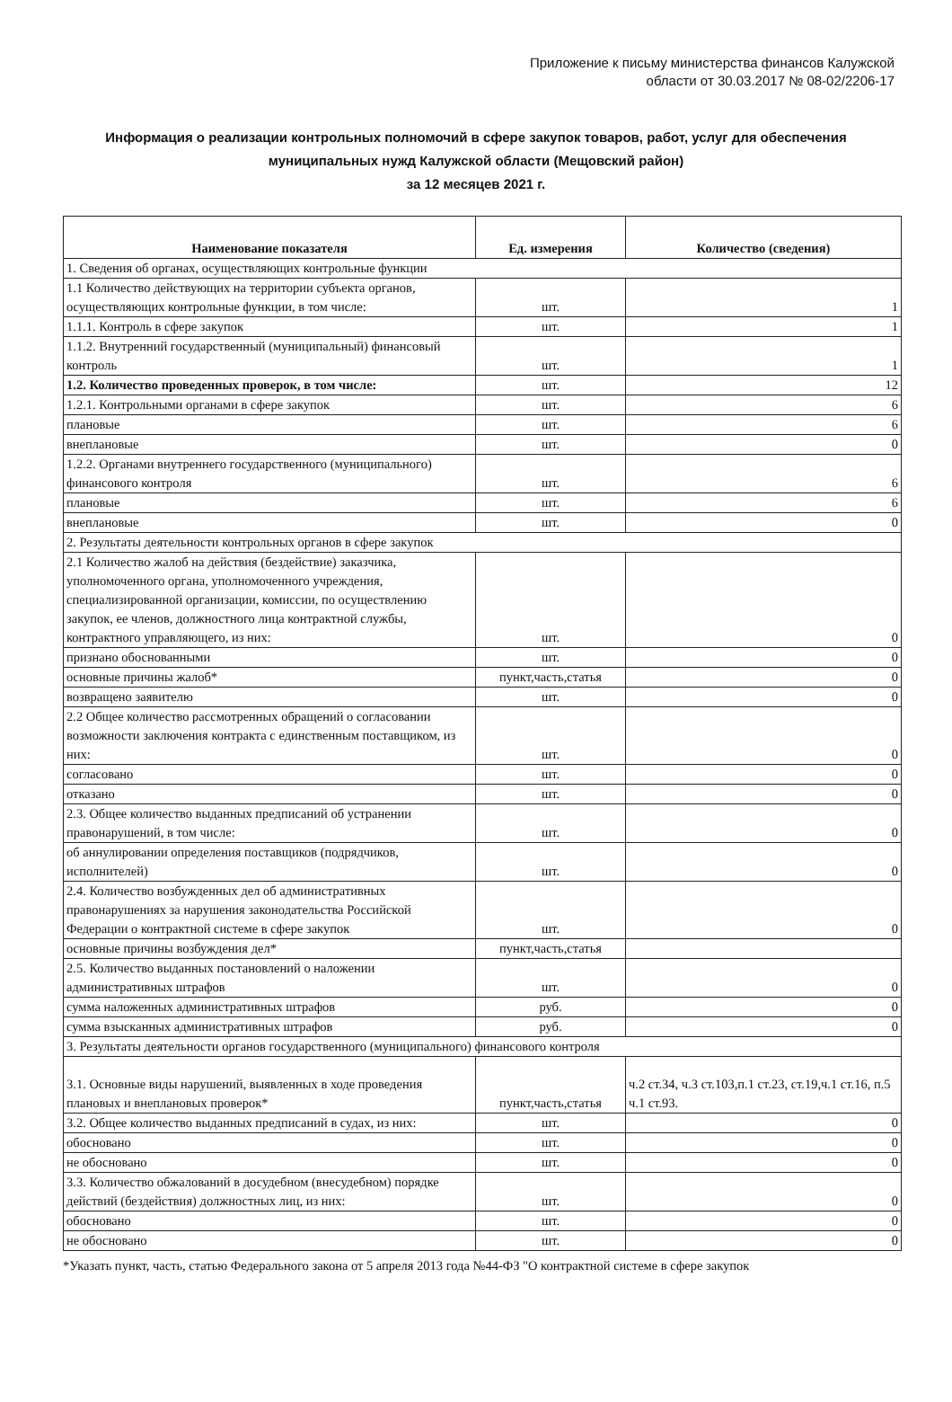Приложение к письму министерства финансов Калужской
области от 30.03.2017 № 08-02/2206-17
Информация о реализации контрольных полномочий в сфере закупок товаров, работ, услуг для обеспечения муниципальных нужд Калужской области (Мещовский район)
за 12 месяцев 2021 г.
| Наименование показателя | Ед. измерения | Количество (сведения) |
| --- | --- | --- |
| 1. Сведения об органах, осуществляющих контрольные функции | | |
| 1.1 Количество действующих на территории субъекта органов, осуществляющих контрольные функции, в том числе: | шт. | 1 |
| 1.1.1. Контроль в сфере закупок | шт. | 1 |
| 1.1.2. Внутренний государственный (муниципальный) финансовый контроль | шт. | 1 |
| 1.2. Количество проведенных проверок, в том числе: | шт. | 12 |
| 1.2.1. Контрольными органами в сфере закупок | шт. | 6 |
| плановые | шт. | 6 |
| внеплановые | шт. | 0 |
| 1.2.2. Органами внутреннего государственного (муниципального) финансового контроля | шт. | 6 |
| плановые | шт. | 6 |
| внеплановые | шт. | 0 |
| 2. Результаты деятельности контрольных органов в сфере закупок | | |
| 2.1 Количество жалоб на действия (бездействие) заказчика, уполномоченного органа, уполномоченного учреждения, специализированной организации, комиссии, по осуществлению закупок, ее членов, должностного лица контрактной службы, контрактного управляющего, из них: | шт. | 0 |
| признано обоснованными | шт. | 0 |
| основные причины жалоб* | пункт,часть,статья | 0 |
| возвращено заявителю | шт. | 0 |
| 2.2 Общее количество рассмотренных обращений о согласовании возможности заключения контракта с единственным поставщиком, из них: | шт. | 0 |
| согласовано | шт. | 0 |
| отказано | шт. | 0 |
| 2.3. Общее количество выданных предписаний об устранении правонарушений, в том числе: | шт. | 0 |
| об аннулировании определения поставщиков (подрядчиков, исполнителей) | шт. | 0 |
| 2.4. Количество возбужденных дел об административных правонарушениях за нарушения законодательства Российской Федерации о контрактной системе в сфере закупок | шт. | 0 |
| основные причины возбуждения дел* | пункт,часть,статья | |
| 2.5. Количество выданных постановлений о наложении административных штрафов | шт. | 0 |
| сумма наложенных административных штрафов | руб. | 0 |
| сумма взысканных административных штрафов | руб. | 0 |
| 3. Результаты деятельности органов государственного (муниципального) финансового контроля | | |
| 3.1. Основные виды нарушений, выявленных в ходе проведения плановых и внеплановых проверок* | пункт,часть,статья | ч.2 ст.34, ч.3 ст.103,п.1 ст.23, ст.19,ч.1 ст.16, п.5 ч.1 ст.93. |
| 3.2. Общее количество выданных предписаний в судах, из них: | шт. | 0 |
| обосновано | шт. | 0 |
| не обосновано | шт. | 0 |
| 3.3. Количество обжалований в досудебном (внесудебном) порядке действий (бездействия) должностных лиц, из них: | шт. | 0 |
| обосновано | шт. | 0 |
| не обосновано | шт. | 0 |
*Указать пункт, часть, статью Федерального закона от 5 апреля 2013 года №44-ФЗ "О контрактной системе в сфере закупок